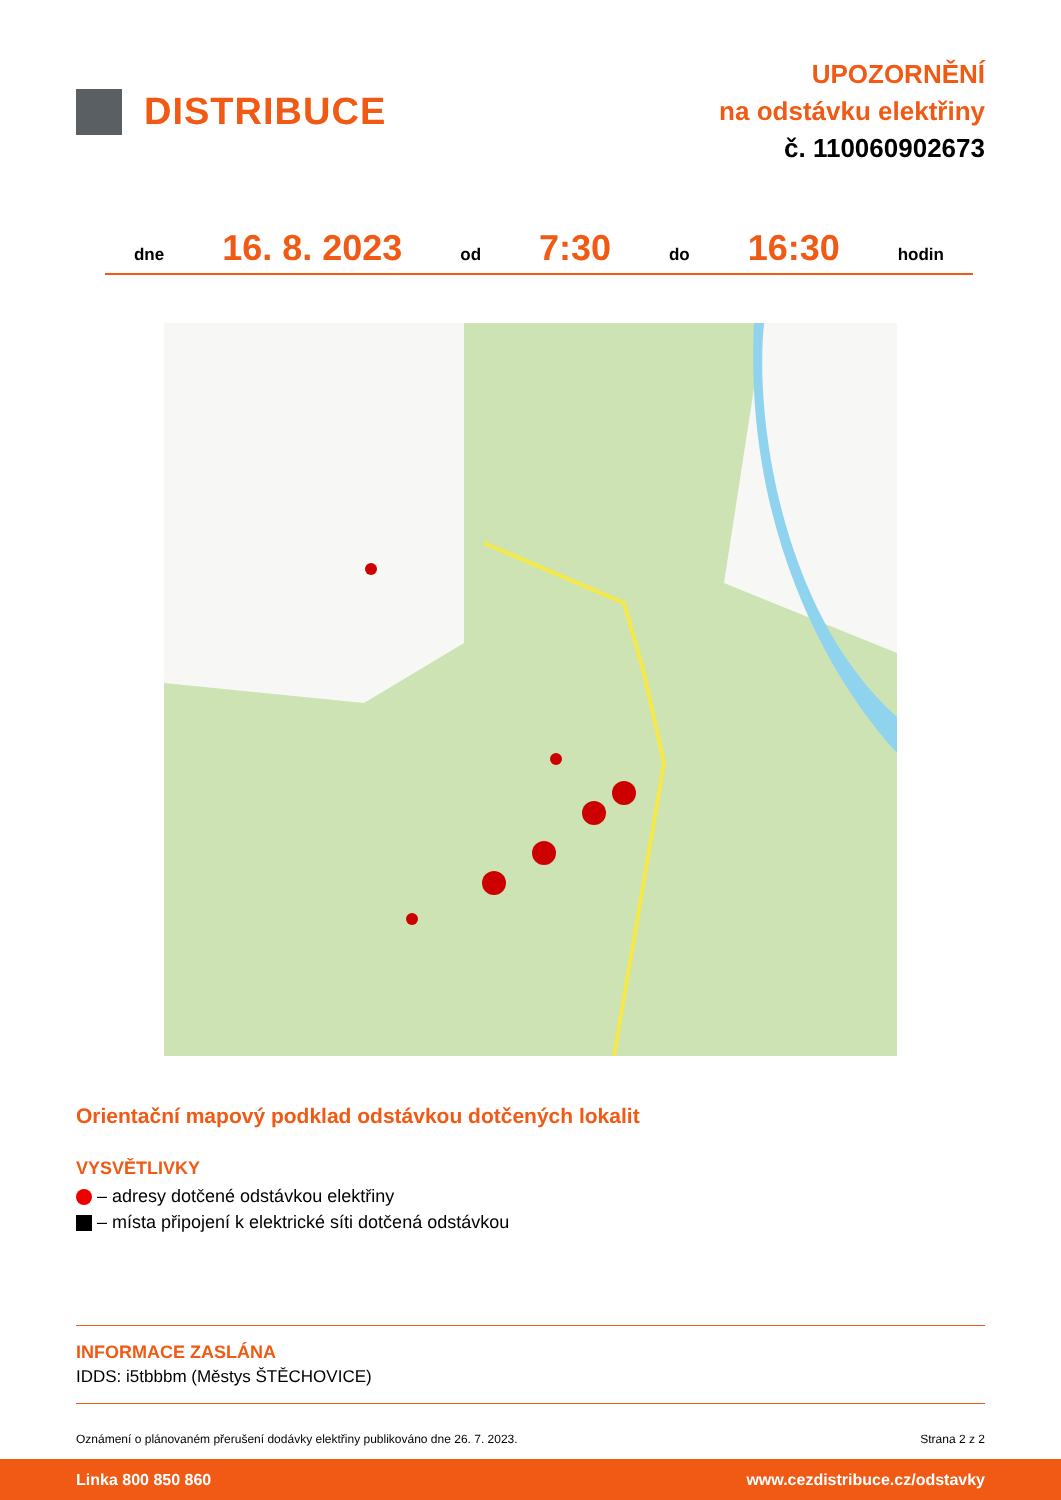DISTRIBUCE
UPOZORNĚNÍ
na odstávku elektřiny
č. 110060902673
dne 16. 8. 2023 od 7:30 do 16:30 hodin
Orientační mapový podklad odstávkou dotčených lokalit
VYSVĚTLIVKY
– adresy dotčené odstávkou elektřiny
– místa připojení k elektrické síti dotčená odstávkou
INFORMACE ZASLÁNA
IDDS: i5tbbbm (Městys ŠTĚCHOVICE)
Oznámení o plánovaném přerušení dodávky elektřiny publikováno dne 26. 7. 2023. Strana 2 z 2
Linka 800 850 860 www.cezdistribuce.cz/odstavky